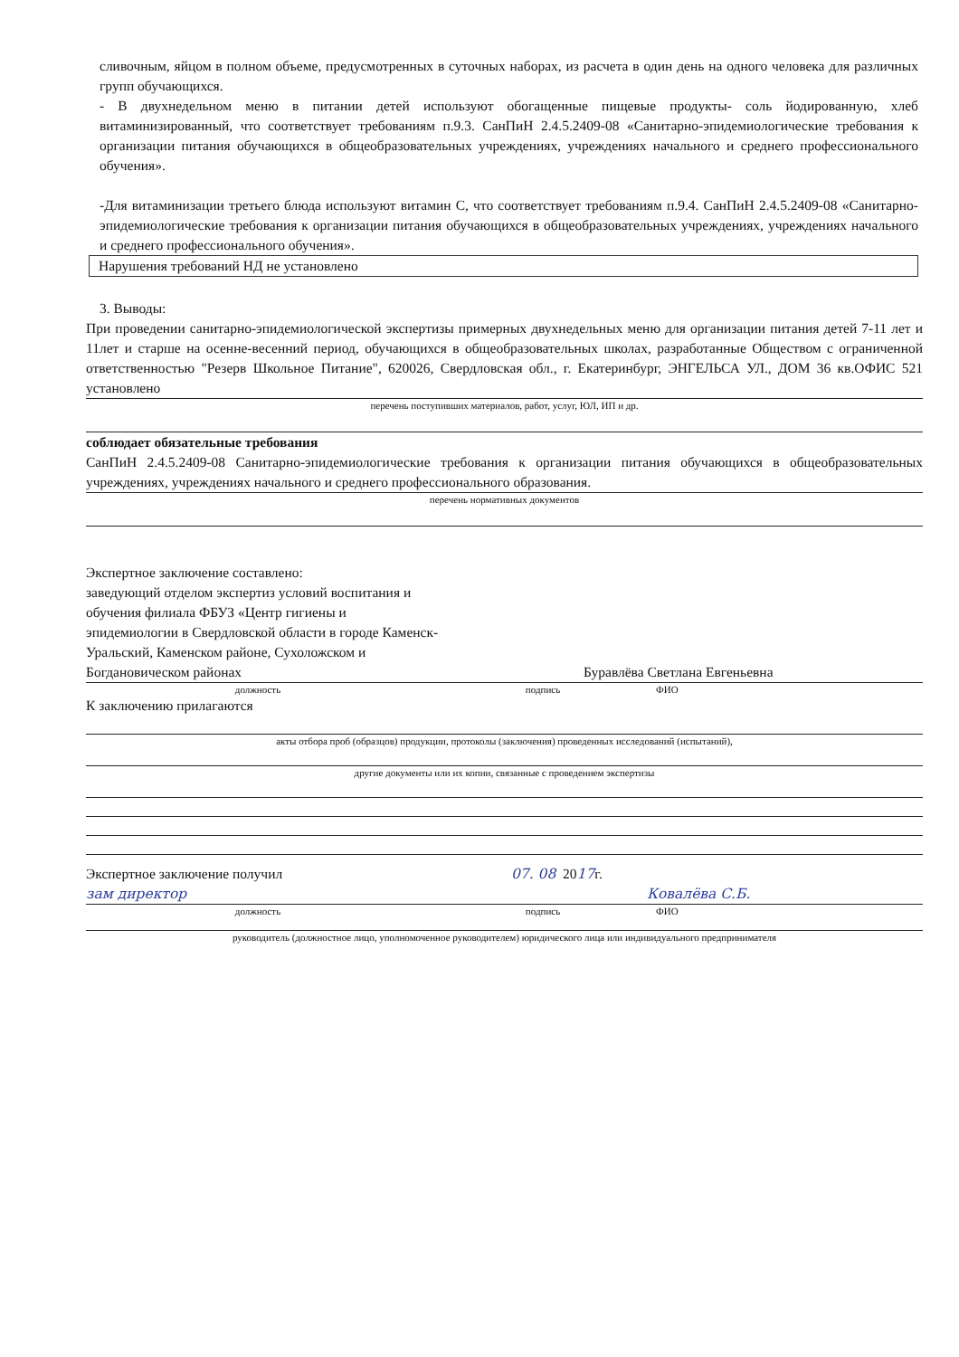сливочным, яйцом в полном объеме, предусмотренных в суточных наборах, из расчета в один день на одного человека для различных групп обучающихся.
- В двухнедельном меню в питании детей используют обогащенные пищевые продукты- соль йодированную, хлеб витаминизированный, что соответствует требованиям п.9.3. СанПиН 2.4.5.2409-08 «Санитарно-эпидемиологические требования к организации питания обучающихся в общеобразовательных учреждениях, учреждениях начального и среднего профессионального обучения».
-Для витаминизации третьего блюда используют витамин С, что соответствует требованиям п.9.4. СанПиН 2.4.5.2409-08 «Санитарно-эпидемиологические требования к организации питания обучающихся в общеобразовательных учреждениях, учреждениях начального и среднего профессионального обучения».
Нарушения требований НД не установлено
3. Выводы:
При проведении санитарно-эпидемиологической экспертизы примерных двухнедельных меню для организации питания детей 7-11 лет и 11лет и старше на осенне-весенний период, обучающихся в общеобразовательных школах, разработанные Обществом с ограниченной ответственностью "Резерв Школьное Питание", 620026, Свердловская обл., г. Екатеринбург, ЭНГЕЛЬСА УЛ., ДОМ 36 кв.ОФИС 521 установлено
перечень поступивших материалов, работ, услуг, ЮЛ, ИП и др.
соблюдает обязательные требования
СанПиН 2.4.5.2409-08 Санитарно-эпидемиологические требования к организации питания обучающихся в общеобразовательных учреждениях, учреждениях начального и среднего профессионального образования.
перечень нормативных документов
Экспертное заключение составлено:
заведующий отделом экспертиз условий воспитания и обучения филиала ФБУЗ «Центр гигиены и эпидемиологии в Свердловской области в городе Каменск-Уральский, Каменском районе, Сухоложском и Богдановическом районах
Буравлёва Светлана Евгеньевна
должность подпись ФИО
К заключению прилагаются
акты отбора проб (образцов) продукции, протоколы (заключения) проведенных исследований (испытаний),
другие документы или их копии, связанные с проведением экспертизы
Экспертное заключение получил 07. 08 2017г.
зам директор Ковалёва С.Б.
должность подпись ФИО
руководитель (должностное лицо, уполномоченное руководителем) юридического лица или индивидуального предпринимателя